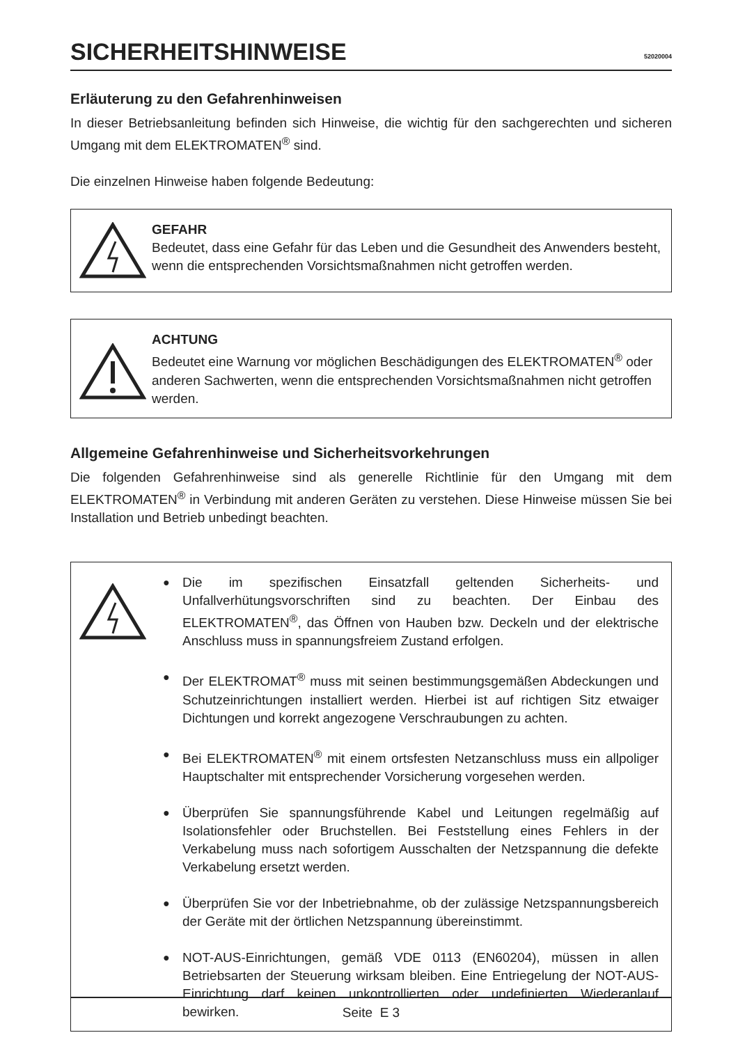SICHERHEITSHINWEISE
52020004
Erläuterung zu den Gefahrenhinweisen
In dieser Betriebsanleitung befinden sich Hinweise, die wichtig für den sachgerechten und sicheren Umgang mit dem ELEKTROMATEN<sup>®</sup> sind.
Die einzelnen Hinweise haben folgende Bedeutung:
GEFAHR
Bedeutet, dass eine Gefahr für das Leben und die Gesundheit des Anwenders besteht, wenn die entsprechenden Vorsichtsmaßnahmen nicht getroffen werden.
ACHTUNG
Bedeutet eine Warnung vor möglichen Beschädigungen des ELEKTROMATEN<sup>®</sup> oder anderen Sachwerten, wenn die entsprechenden Vorsichtsmaßnahmen nicht getroffen werden.
Allgemeine Gefahrenhinweise und Sicherheitsvorkehrungen
Die folgenden Gefahrenhinweise sind als generelle Richtlinie für den Umgang mit dem ELEKTROMATEN<sup>®</sup> in Verbindung mit anderen Geräten zu verstehen. Diese Hinweise müssen Sie bei Installation und Betrieb unbedingt beachten.
● Die im spezifischen Einsatzfall geltenden Sicherheits- und Unfallverhütungsvorschriften sind zu beachten. Der Einbau des ELEKTROMATEN<sup>®</sup>, das Öffnen von Hauben bzw. Deckeln und der elektrische Anschluss muss in spannungsfreiem Zustand erfolgen.
● Der ELEKTROMAT<sup>®</sup> muss mit seinen bestimmungsgemäßen Abdeckungen und Schutzeinrichtungen installiert werden. Hierbei ist auf richtigen Sitz etwaiger Dichtungen und korrekt angezogene Verschraubungen zu achten.
● Bei ELEKTROMATEN<sup>®</sup> mit einem ortsfesten Netzanschluss muss ein allpoliger Hauptschalter mit entsprechender Vorsicherung vorgesehen werden.
● Überprüfen Sie spannungsführende Kabel und Leitungen regelmäßig auf Isolationsfehler oder Bruchstellen. Bei Feststellung eines Fehlers in der Verkabelung muss nach sofortigem Ausschalten der Netzspannung die defekte Verkabelung ersetzt werden.
● Überprüfen Sie vor der Inbetriebnahme, ob der zulässige Netzspannungsbereich der Geräte mit der örtlichen Netzspannung übereinstimmt.
● NOT-AUS-Einrichtungen, gemäß VDE 0113 (EN60204), müssen in allen Betriebsarten der Steuerung wirksam bleiben. Eine Entriegelung der NOT-AUS-Einrichtung darf keinen unkontrollierten oder undefinierten Wiederanlauf bewirken.
Seite E 3